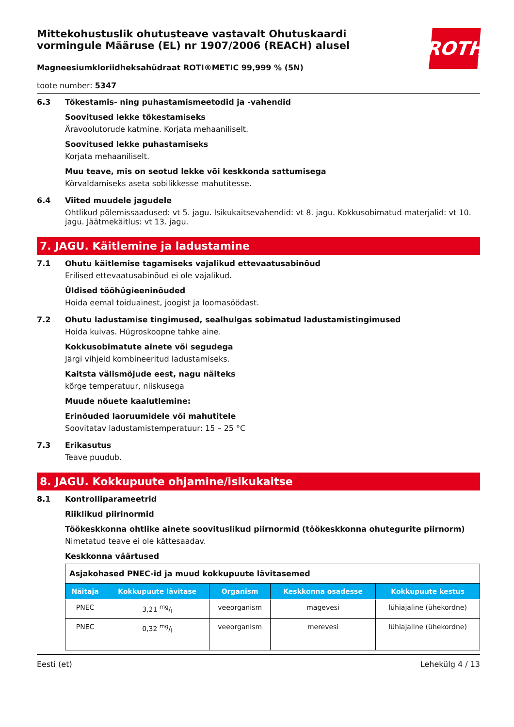ROTH
Mittekohustuslik ohutusteave vastavalt Ohutuskaardi vormingule Määruse (EL) nr 1907/2006 (REACH) alusel
Magneesiumkloriidheksahüdraat ROTI®METIC 99,999 % (5N)
toote number: 5347
6.3 Tõkestamis- ning puhastamismeetodid ja -vahendid
Soovitused lekke tõkestamiseks
Äravoolutorude katmine. Korjata mehaaniliselt.
Soovitused lekke puhastamiseks
Korjata mehaaniliselt.
Muu teave, mis on seotud lekke või keskkonda sattumisega
Kõrvaldamiseks aseta sobilikkesse mahutitesse.
6.4 Viited muudele jagudele
Ohtlikud põlemissaadused: vt 5. jagu. Isikukaitsevahendid: vt 8. jagu. Kokkusobimatud materjalid: vt 10. jagu. Jäätmekäitlus: vt 13. jagu.
7. JAGU. Käitlemine ja ladustamine
7.1 Ohutu käitlemise tagamiseks vajalikud ettevaatusabinõud
Erilised ettevaatusabinõud ei ole vajalikud.
Üldised tööhügieeninõuded
Hoida eemal toiduainest, joogist ja loomasöödast.
7.2 Ohutu ladustamise tingimused, sealhulgas sobimatud ladustamistingimused
Hoida kuivas. Hügroskoopne tahke aine.
Kokkusobimatute ainete või segudega
Järgi vihjeid kombineeritud ladustamiseks.
Kaitsta välismõjude eest, nagu näiteks
kõrge temperatuur, niiskusega
Muude nõuete kaalutlemine:
Erinõuded laoruumidele või mahutitele
Soovitatav ladustamistemperatuur: 15 – 25 °C
7.3 Erikasutus
Teave puudub.
8. JAGU. Kokkupuute ohjamine/isikukaitse
8.1 Kontrolliparameetrid
Riiklikud piirinormid
Töökeskkonna ohtlike ainete soovituslikud piirnormid (töökeskkonna ohutegurite piirnorm)
Nimetatud teave ei ole kättesaadav.
Keskkonna väärtused
| Asjakohased PNEC-id ja muud kokkupuute lävitasemed | | | | |
| Näitaja | Kokkupuute lävitase | Organism | Keskkonna osadesse | Kokkupuute kestus |
| PNEC | 3,21 mg/l | veeorganism | magevesi | lühiajaline (ühekordne) |
| PNEC | 0,32 mg/l | veeorganism | merevesi | lühiajaline (ühekordne) |
Eesti (et) Lehekülg 4 / 13